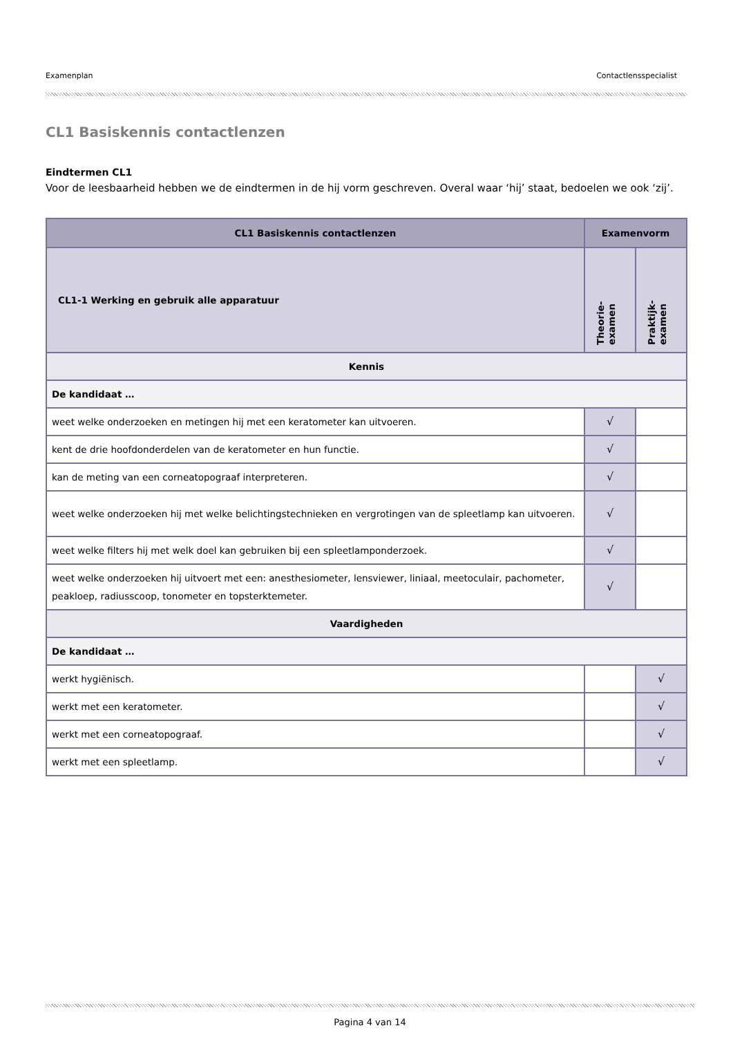Examenplan Contactlensspecialist
CL1 Basiskennis contactlenzen
Eindtermen CL1
Voor de leesbaarheid hebben we de eindtermen in de hij vorm geschreven. Overal waar ‘hij’ staat, bedoelen we ook ‘zij’.
| CL1 Basiskennis contactlenzen | Examenvorm | |
| --- | --- | --- |
| CL1-1 Werking en gebruik alle apparatuur | Theorie- examen | Praktijk- examen |
| Kennis | | |
| De kandidaat … | | |
| weet welke onderzoeken en metingen hij met een keratometer kan uitvoeren. | √ | |
| kent de drie hoofdonderdelen van de keratometer en hun functie. | √ | |
| kan de meting van een corneatopograaf interpreteren. | √ | |
| weet welke onderzoeken hij met welke belichtingstechnieken en vergrotingen van de spleetlamp kan uitvoeren. | √ | |
| weet welke filters hij met welk doel kan gebruiken bij een spleetlamponderzoek. | √ | |
| weet welke onderzoeken hij uitvoert met een: anesthesiometer, lensviewer, liniaal, meetoculair, pachometer, peakloep, radiusscoop, tonometer en topsterktemeter. | √ | |
| Vaardigheden | | |
| De kandidaat … | | |
| werkt hygiënisch. | | √ |
| werkt met een keratometer. | | √ |
| werkt met een corneatopograaf. | | √ |
| werkt met een spleetlamp. | | √ |
Pagina 4 van 14